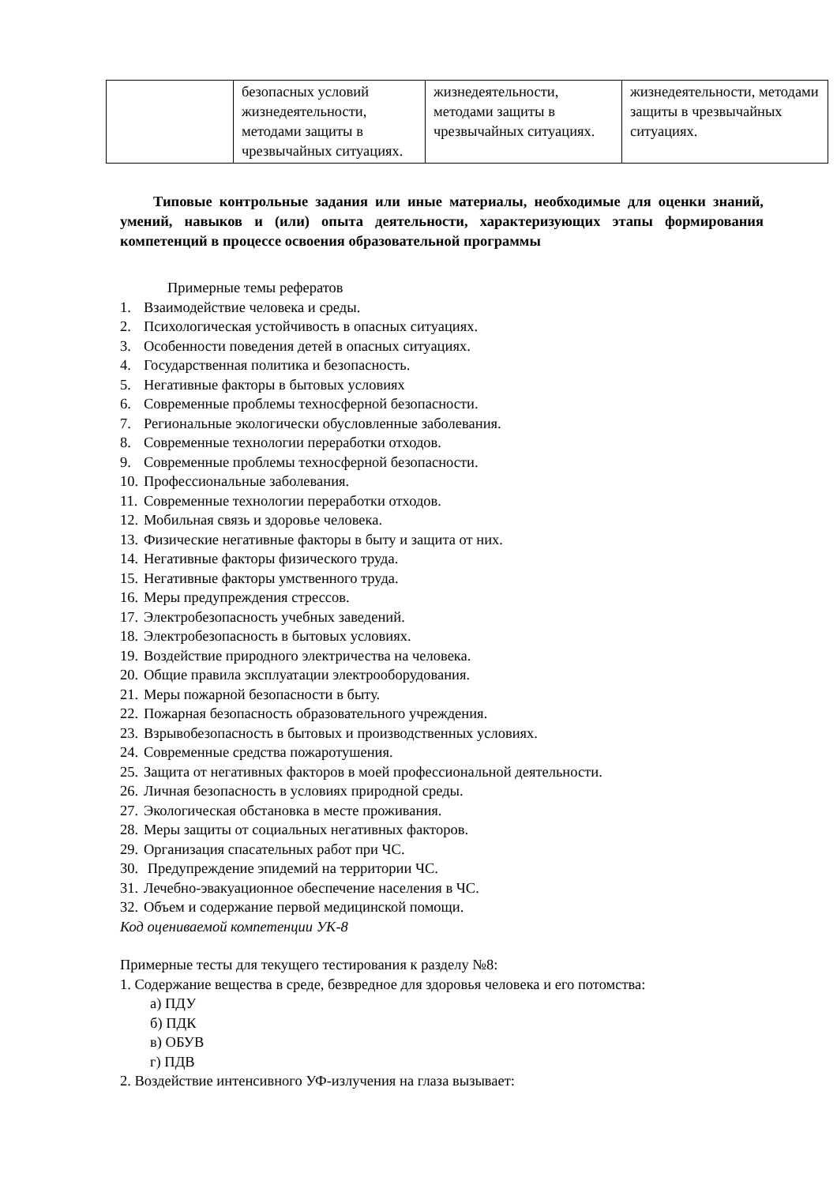| | безопасных условий жизнедеятельности, методами защиты в чрезвычайных ситуациях. | жизнедеятельности, методами защиты в чрезвычайных ситуациях. | жизнедеятельности, методами защиты в чрезвычайных ситуациях. |
Типовые контрольные задания или иные материалы, необходимые для оценки знаний, умений, навыков и (или) опыта деятельности, характеризующих этапы формирования компетенций в процессе освоения образовательной программы
Примерные темы рефератов
1. Взаимодействие человека и среды.
2. Психологическая устойчивость в опасных ситуациях.
3. Особенности поведения детей в опасных ситуациях.
4. Государственная политика и безопасность.
5. Негативные факторы в бытовых условиях
6. Современные проблемы техносферной безопасности.
7. Региональные экологически обусловленные заболевания.
8. Современные технологии переработки отходов.
9. Современные проблемы техносферной безопасности.
10. Профессиональные заболевания.
11. Современные технологии переработки отходов.
12. Мобильная связь и здоровье человека.
13. Физические негативные факторы в быту и защита от них.
14. Негативные факторы физического труда.
15. Негативные факторы умственного труда.
16. Меры предупреждения стрессов.
17. Электробезопасность учебных заведений.
18. Электробезопасность в бытовых условиях.
19. Воздействие природного электричества на человека.
20. Общие правила эксплуатации электрооборудования.
21. Меры пожарной безопасности в быту.
22. Пожарная безопасность образовательного учреждения.
23. Взрывобезопасность в бытовых и производственных условиях.
24. Современные средства пожаротушения.
25. Защита от негативных факторов в моей профессиональной деятельности.
26. Личная безопасность в условиях природной среды.
27. Экологическая обстановка в месте проживания.
28. Меры защиты от социальных негативных факторов.
29. Организация спасательных работ при ЧС.
30. Предупреждение эпидемий на территории ЧС.
31. Лечебно-эвакуационное обеспечение населения в ЧС.
32. Объем и содержание первой медицинской помощи.
Код оцениваемой компетенции УК-8
Примерные тесты для текущего тестирования к разделу №8:
1. Содержание вещества в среде, безвредное для здоровья человека и его потомства:
а) ПДУ
б) ПДК
в) ОБУВ
г) ПДВ
2. Воздействие интенсивного УФ-излучения на глаза вызывает: